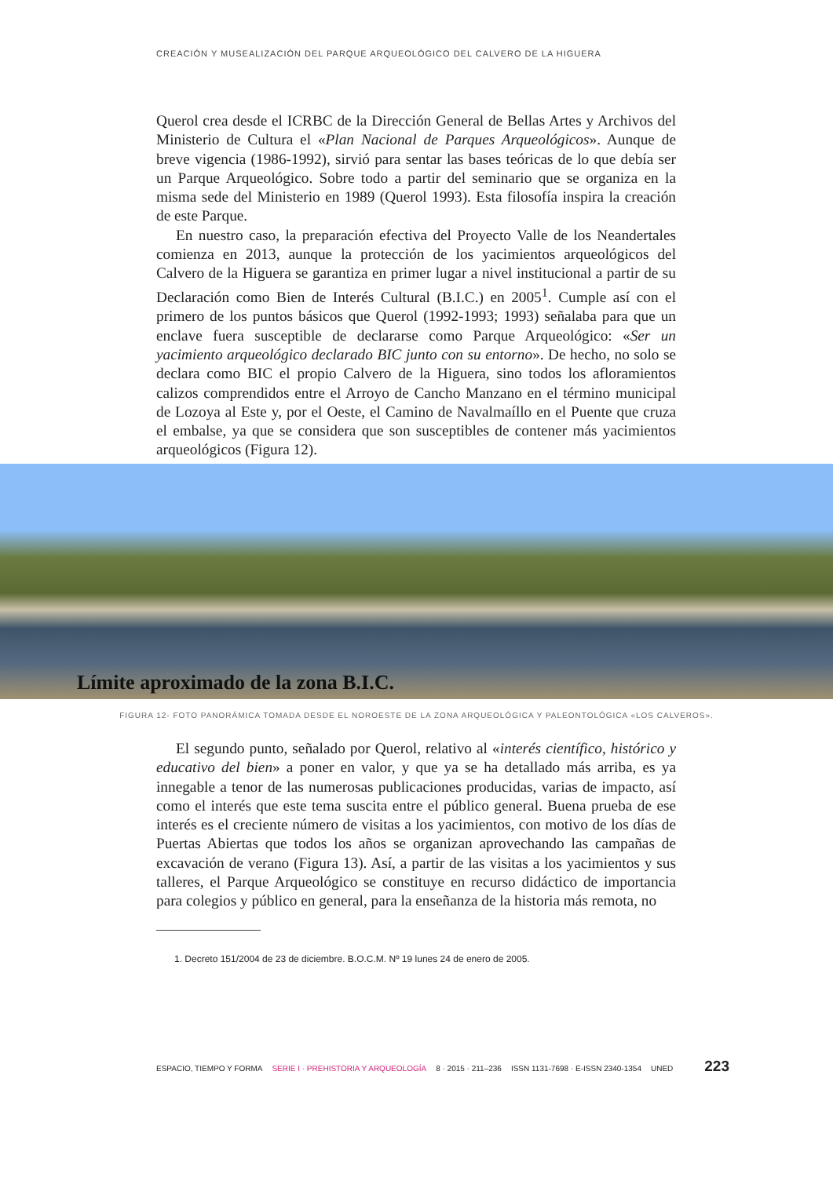CREACIÓN Y MUSEALIZACIÓN DEL PARQUE ARQUEOLÓGICO DEL CALVERO DE LA HIGUERA
Querol crea desde el ICRBC de la Dirección General de Bellas Artes y Archivos del Ministerio de Cultura el «Plan Nacional de Parques Arqueológicos». Aunque de breve vigencia (1986-1992), sirvió para sentar las bases teóricas de lo que debía ser un Parque Arqueológico. Sobre todo a partir del seminario que se organiza en la misma sede del Ministerio en 1989 (Querol 1993). Esta filosofía inspira la creación de este Parque.
En nuestro caso, la preparación efectiva del Proyecto Valle de los Neandertales comienza en 2013, aunque la protección de los yacimientos arqueológicos del Calvero de la Higuera se garantiza en primer lugar a nivel institucional a partir de su Declaración como Bien de Interés Cultural (B.I.C.) en 2005<sup>1</sup>. Cumple así con el primero de los puntos básicos que Querol (1992-1993; 1993) señalaba para que un enclave fuera susceptible de declararse como Parque Arqueológico: «Ser un yacimiento arqueológico declarado BIC junto con su entorno». De hecho, no solo se declara como BIC el propio Calvero de la Higuera, sino todos los afloramientos calizos comprendidos entre el Arroyo de Cancho Manzano en el término municipal de Lozoya al Este y, por el Oeste, el Camino de Navalmaíllo en el Puente que cruza el embalse, ya que se considera que son susceptibles de contener más yacimientos arqueológicos (Figura 12).
Límite aproximado de la zona B.I.C.
FIGURA 12- FOTO PANORÁMICA TOMADA DESDE EL NOROESTE DE LA ZONA ARQUEOLÓGICA Y PALEONTOLÓGICA «LOS CALVEROS».
El segundo punto, señalado por Querol, relativo al «interés científico, histórico y educativo del bien» a poner en valor, y que ya se ha detallado más arriba, es ya innegable a tenor de las numerosas publicaciones producidas, varias de impacto, así como el interés que este tema suscita entre el público general. Buena prueba de ese interés es el creciente número de visitas a los yacimientos, con motivo de los días de Puertas Abiertas que todos los años se organizan aprovechando las campañas de excavación de verano (Figura 13). Así, a partir de las visitas a los yacimientos y sus talleres, el Parque Arqueológico se constituye en recurso didáctico de importancia para colegios y público en general, para la enseñanza de la historia más remota, no
1. Decreto 151/2004 de 23 de diciembre. B.O.C.M. Nº 19 lunes 24 de enero de 2005.
ESPACIO, TIEMPO Y FORMA SERIE I · PREHISTORIA Y ARQUEOLOGÍA 8 · 2015 · 211–236 ISSN 1131-7698 · E-ISSN 2340-1354 UNED 223